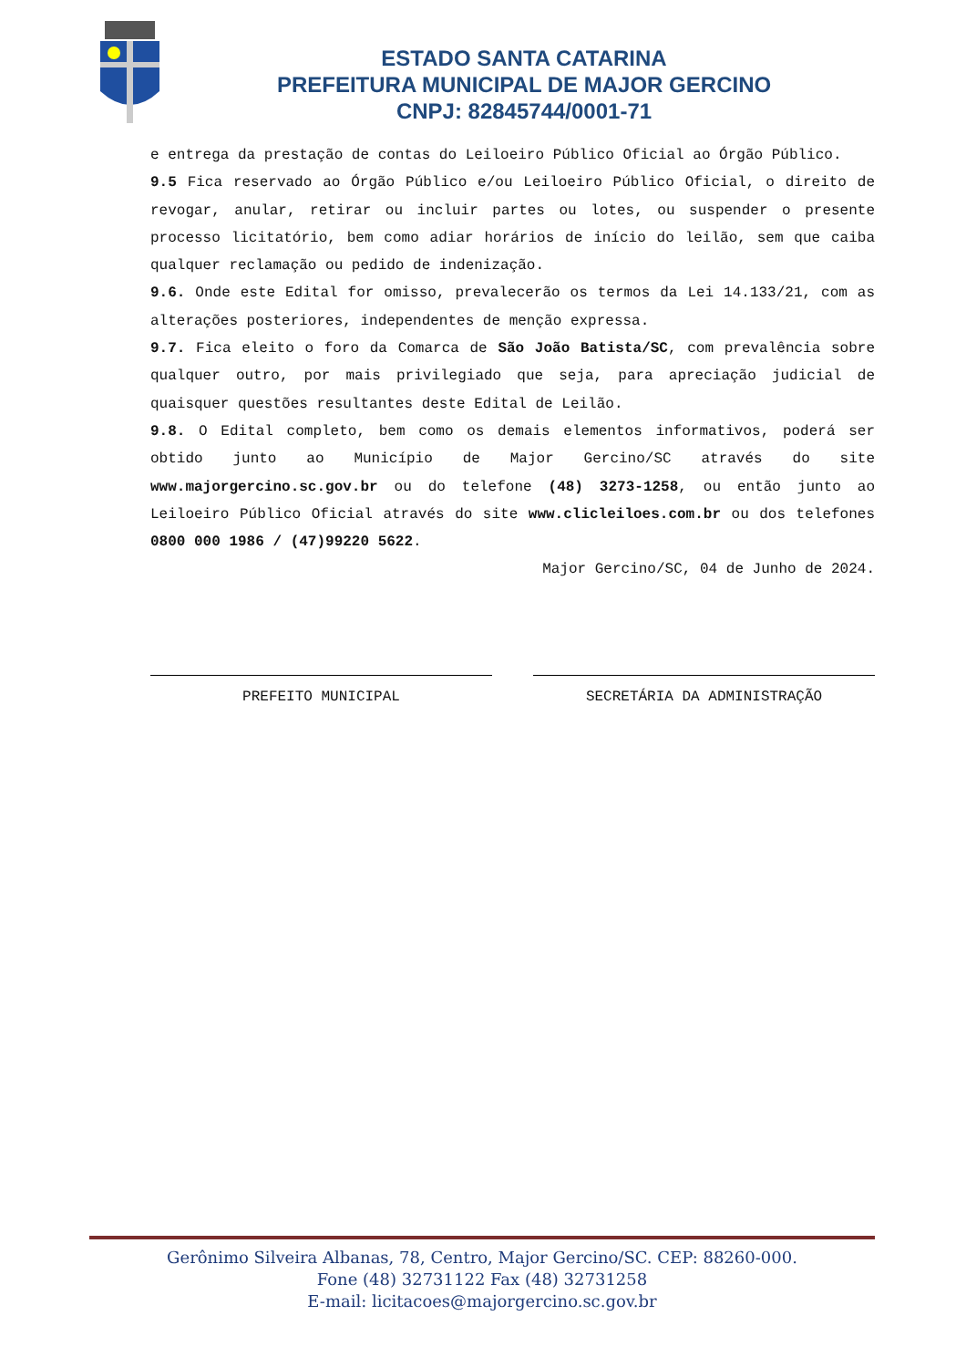ESTADO SANTA CATARINA
PREFEITURA MUNICIPAL DE MAJOR GERCINO
CNPJ: 82845744/0001-71
e entrega da prestação de contas do Leiloeiro Público Oficial ao Órgão Público.
9.5 Fica reservado ao Órgão Público e/ou Leiloeiro Público Oficial, o direito de revogar, anular, retirar ou incluir partes ou lotes, ou suspender o presente processo licitatório, bem como adiar horários de início do leilão, sem que caiba qualquer reclamação ou pedido de indenização.
9.6. Onde este Edital for omisso, prevalecerão os termos da Lei 14.133/21, com as alterações posteriores, independentes de menção expressa.
9.7. Fica eleito o foro da Comarca de São João Batista/SC, com prevalência sobre qualquer outro, por mais privilegiado que seja, para apreciação judicial de quaisquer questões resultantes deste Edital de Leilão.
9.8. O Edital completo, bem como os demais elementos informativos, poderá ser obtido junto ao Município de Major Gercino/SC através do site www.majorgercino.sc.gov.br ou do telefone (48) 3273-1258, ou então junto ao Leiloeiro Público Oficial através do site www.clicleiloes.com.br ou dos telefones 0800 000 1986 / (47)99220 5622.
Major Gercino/SC, 04 de Junho de 2024.
PREFEITO MUNICIPAL SECRETÁRIA DA ADMINISTRAÇÃO
Gerônimo Silveira Albanas, 78, Centro, Major Gercino/SC. CEP: 88260-000.
Fone (48) 32731122 Fax (48) 32731258
E-mail: licitacoes@majorgercino.sc.gov.br